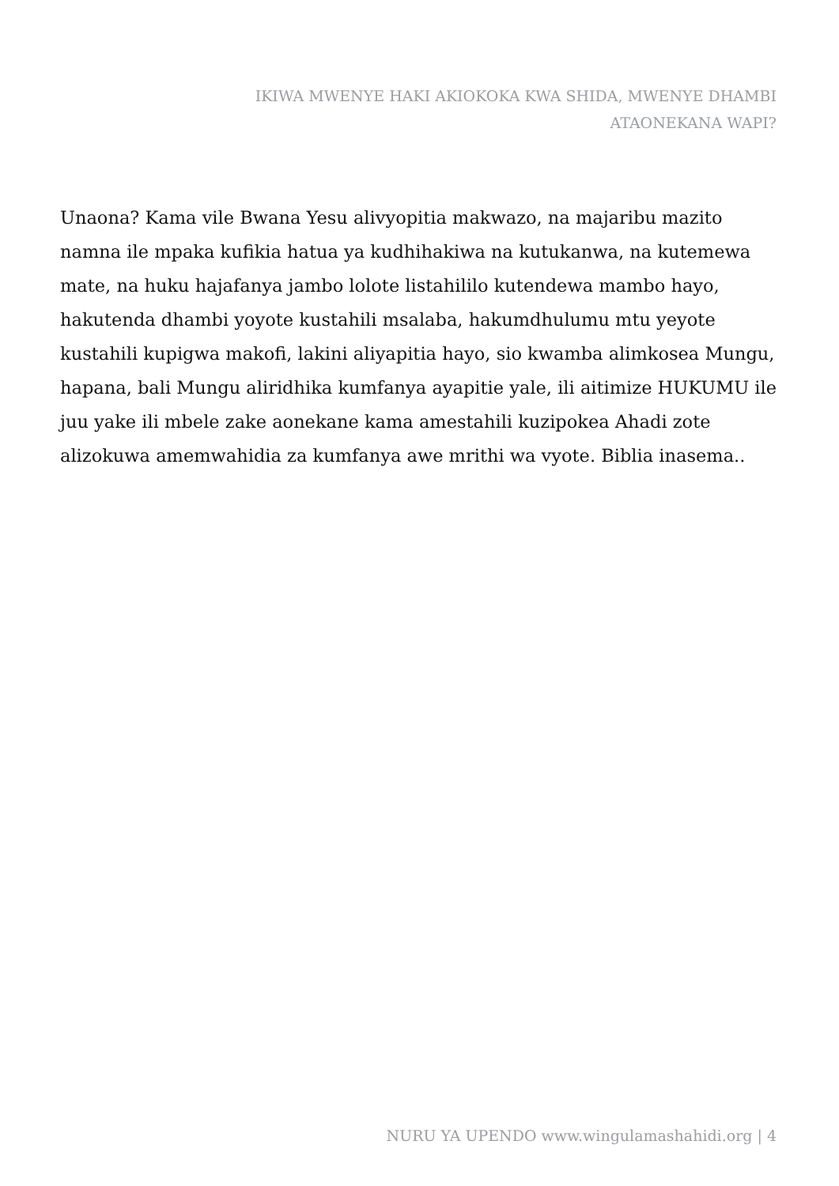IKIWA MWENYE HAKI AKIOKOKA KWA SHIDA, MWENYE DHAMBI ATAONEKANA WAPI?
Unaona? Kama vile Bwana Yesu alivyopitia makwazo, na majaribu mazito namna ile mpaka kufikia hatua ya kudhihakiwa na kutukanwa, na kutemewa mate, na huku hajafanya jambo lolote listahililo kutendewa mambo hayo, hakutenda dhambi yoyote kustahili msalaba, hakumdhulumu mtu yeyote kustahili kupigwa makofi, lakini aliyapitia hayo, sio kwamba alimkosea Mungu, hapana, bali Mungu aliridhika kumfanya ayapitie yale, ili aitimize HUKUMU ile juu yake ili mbele zake aonekane kama amestahili kuzipokea Ahadi zote alizokuwa amemwahidia za kumfanya awe mrithi wa vyote. Biblia inasema..
NURU YA UPENDO www.wingulamashahidi.org | 4